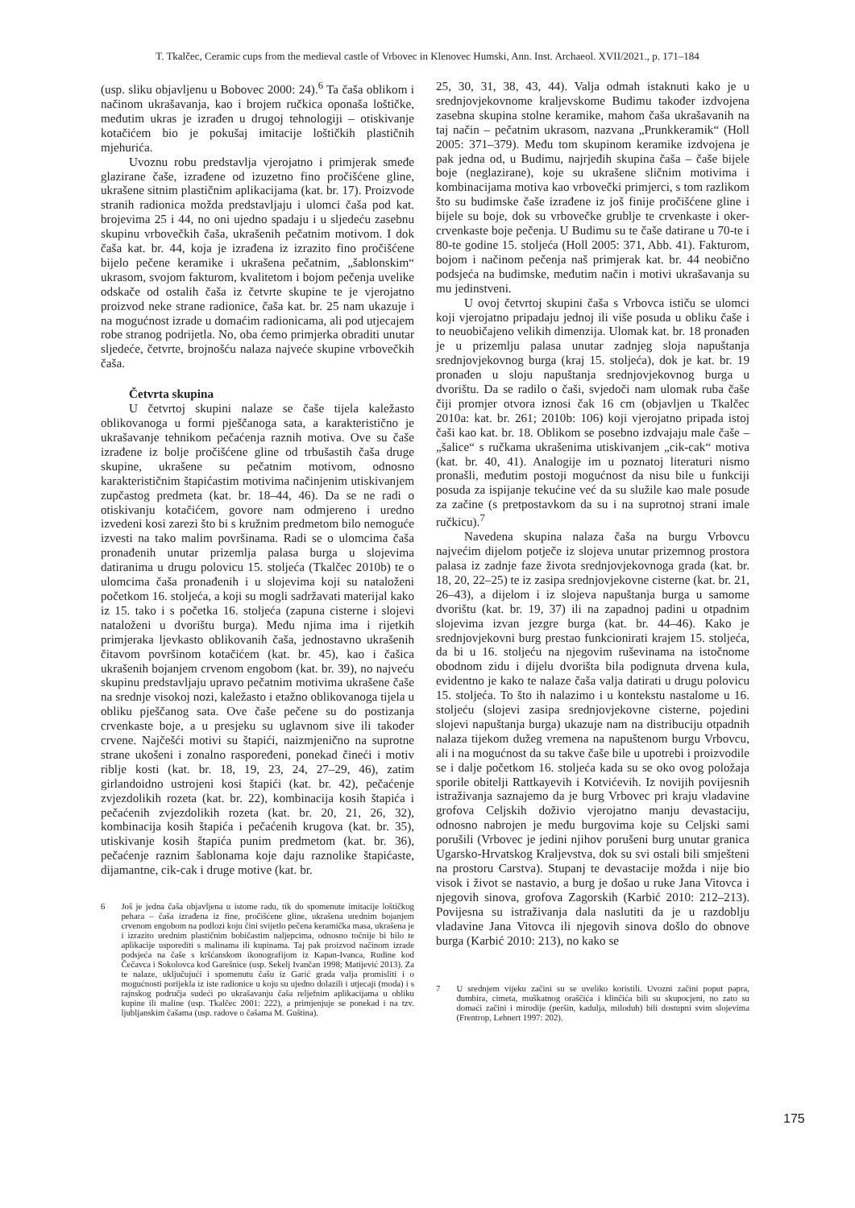T. Tkalčec, Ceramic cups from the medieval castle of Vrbovec in Klenovec Humski, Ann. Inst. Archaeol. XVII/2021., p. 171–184
(usp. sliku objavljenu u Bobovec 2000: 24).<sup>6</sup> Ta čaša oblikom i načinom ukrašavanja, kao i brojem ručkica oponaša loštičke, međutim ukras je izrađen u drugoj tehnologiji – otiskivanje kotačićem bio je pokušaj imitacije loštičkih plastičnih mjehurića.
Uvoznu robu predstavlja vjerojatno i primjerak smeđe glazirane čaše, izrađene od izuzetno fino pročišćene gline, ukrašene sitnim plastičnim aplikacijama (kat. br. 17). Proizvode stranih radionica možda predstavljaju i ulomci čaša pod kat. brojevima 25 i 44, no oni ujedno spadaju i u sljedeću zasebnu skupinu vrbovečkih čaša, ukrašenih pečatnim motivom. I dok čaša kat. br. 44, koja je izrađena iz izrazito fino pročišćene bijelo pečene keramike i ukrašena pečatnim, „šablonskim“ ukrasom, svojom fakturom, kvalitetom i bojom pečenja uvelike odskače od ostalih čaša iz četvrte skupine te je vjerojatno proizvod neke strane radionice, čaša kat. br. 25 nam ukazuje i na mogućnost izrade u domaćim radionicama, ali pod utjecajem robe stranog podrijetla. No, oba ćemo primjerka obraditi unutar sljedeće, četvrte, brojnošću nalaza najveće skupine vrbovečkih čaša.
Četvrta skupina
U četvrtoj skupini nalaze se čaše tijela kaležasto oblikovanoga u formi pješčanoga sata, a karakteristično je ukrašavanje tehnikom pečaćenja raznih motiva. Ove su čaše izrađene iz bolje pročišćene gline od trbušastih čaša druge skupine, ukrašene su pečatnim motivom, odnosno karakterističnim štapićastim motivima načinjenim utiskivanjem zupčastog predmeta (kat. br. 18–44, 46). Da se ne radi o otiskivanju kotačićem, govore nam odmjereno i uredno izvedeni kosi zarezi što bi s kružnim predmetom bilo nemoguće izvesti na tako malim površinama. Radi se o ulomcima čaša pronađenih unutar prizemlja palasa burga u slojevima datiranima u drugu polovicu 15. stoljeća (Tkalčec 2010b) te o ulomcima čaša pronađenih i u slojevima koji su nataloženi početkom 16. stoljeća, a koji su mogli sadržavati materijal kako iz 15. tako i s početka 16. stoljeća (zapuna cisterne i slojevi nataloženi u dvorištu burga). Među njima ima i rijetkih primjeraka ljevkasto oblikovanih čaša, jednostavno ukrašenih čitavom površinom kotačićem (kat. br. 45), kao i čašica ukrašenih bojanjem crvenom engobom (kat. br. 39), no najveću skupinu predstavljaju upravo pečatnim motivima ukrašene čaše na srednje visokoj nozi, kaležasto i etažno oblikovanoga tijela u obliku pješčanog sata. Ove čaše pečene su do postizanja crvenkaste boje, a u presjeku su uglavnom sive ili također crvene. Najčešći motivi su štapići, naizmjenično na suprotne strane ukošeni i zonalno raspoređeni, ponekad čineći i motiv riblje kosti (kat. br. 18, 19, 23, 24, 27–29, 46), zatim girlandoidno ustrojeni kosi štapići (kat. br. 42), pečaćenje zvjezdolikih rozeta (kat. br. 22), kombinacija kosih štapića i pečaćenih zvjezdolikih rozeta (kat. br. 20, 21, 26, 32), kombinacija kosih štapića i pečaćenih krugova (kat. br. 35), utiskivanje kosih štapića punim predmetom (kat. br. 36), pečaćenje raznim šablonama koje daju raznolike štapićaste, dijamantne, cik-cak i druge motive (kat. br.
6 Još je jedna čaša objavljena u istome radu, tik do spomenute imitacije loštičkog pehara – čaša izrađena iz fine, pročišćene gline, ukrašena urednim bojanjem crvenom engobom na podlozi koju čini svijetlo pečena keramička masa, ukrašena je i izrazito urednim plastičnim bobičastim naljepcima, odnosno točnije bi bilo te aplikacije usporediti s malinama ili kupinama. Taj pak proizvod načinom izrade podsjeća na čaše s kršćanskom ikonografijom iz Kapan-Ivanca, Rudine kod Čečavca i Sokolovca kod Garešnice (usp. Sekelj Ivančan 1998; Matijević 2013). Za te nalaze, uključujući i spomenutu čašu iz Garić grada valja promisliti i o mogućnosti porijekla iz iste radionice u koju su ujedno dolazili i utjecaji (moda) i s rajnskog područja sudeći po ukrašavanju čaša reljefnim aplikacijama u obliku kupine ili maline (usp. Tkalčec 2001: 222), a primjenjuje se ponekad i na tzv. ljubljanskim čašama (usp. radove o čašama M. Guština).
25, 30, 31, 38, 43, 44). Valja odmah istaknuti kako je u srednjovjekovnome kraljevskome Budimu također izdvojena zasebna skupina stolne keramike, mahom čaša ukrašavanih na taj način – pečatnim ukrasom, nazvana „Prunkkeramik“ (Holl 2005: 371–379). Među tom skupinom keramike izdvojena je pak jedna od, u Budimu, najrjeđih skupina čaša – čaše bijele boje (neglazirane), koje su ukrašene sličnim motivima i kombinacijama motiva kao vrbovečki primjerci, s tom razlikom što su budimske čaše izrađene iz još finije pročišćene gline i bijele su boje, dok su vrbovečke grublje te crvenkaste i oker-crvenkaste boje pečenja. U Budimu su te čaše datirane u 70-te i 80-te godine 15. stoljeća (Holl 2005: 371, Abb. 41). Fakturom, bojom i načinom pečenja naš primjerak kat. br. 44 neobično podsjeća na budimske, međutim način i motivi ukrašavanja su mu jedinstveni.
U ovoj četvrtoj skupini čaša s Vrbovca ističu se ulomci koji vjerojatno pripadaju jednoj ili više posuda u obliku čaše i to neuobičajeno velikih dimenzija. Ulomak kat. br. 18 pronađen je u prizemlju palasa unutar zadnjeg sloja napuštanja srednjovjekovnog burga (kraj 15. stoljeća), dok je kat. br. 19 pronađen u sloju napuštanja srednjovjekovnog burga u dvorištu. Da se radilo o čaši, svjedoči nam ulomak ruba čaše čiji promjer otvora iznosi čak 16 cm (objavljen u Tkalčec 2010a: kat. br. 261; 2010b: 106) koji vjerojatno pripada istoj čaši kao kat. br. 18. Oblikom se posebno izdvajaju male čaše – „šalice“ s ručkama ukrašenima utiskivanjem „cik-cak“ motiva (kat. br. 40, 41). Analogije im u poznatoj literaturi nismo pronašli, međutim postoji mogućnost da nisu bile u funkciji posuda za ispijanje tekućine već da su služile kao male posude za začine (s pretpostavkom da su i na suprotnoj strani imale ručkicu).<sup>7</sup>
Navedena skupina nalaza čaša na burgu Vrbovcu najvećim dijelom potječe iz slojeva unutar prizemnog prostora palasa iz zadnje faze života srednjovjekovnoga grada (kat. br. 18, 20, 22–25) te iz zasipa srednjovjekovne cisterne (kat. br. 21, 26–43), a dijelom i iz slojeva napuštanja burga u samome dvorištu (kat. br. 19, 37) ili na zapadnoj padini u otpadnim slojevima izvan jezgre burga (kat. br. 44–46). Kako je srednjovjekovni burg prestao funkcionirati krajem 15. stoljeća, da bi u 16. stoljeću na njegovim ruševinama na istočnome obodnom zidu i dijelu dvorišta bila podignuta drvena kula, evidentno je kako te nalaze čaša valja datirati u drugu polovicu 15. stoljeća. To što ih nalazimo i u kontekstu nastalome u 16. stoljeću (slojevi zasipa srednjovjekovne cisterne, pojedini slojevi napuštanja burga) ukazuje nam na distribuciju otpadnih nalaza tijekom dužeg vremena na napuštenom burgu Vrbovcu, ali i na mogućnost da su takve čaše bile u upotrebi i proizvodile se i dalje početkom 16. stoljeća kada su se oko ovog položaja sporile obitelji Rattkayevih i Kotvićevih. Iz novijih povijesnih istraživanja saznajemo da je burg Vrbovec pri kraju vladavine grofova Celjskih doživio vjerojatno manju devastaciju, odnosno nabrojen je među burgovima koje su Celjski sami porušili (Vrbovec je jedini njihov porušeni burg unutar granica Ugarsko-Hrvatskog Kraljevstva, dok su svi ostali bili smješteni na prostoru Carstva). Stupanj te devastacije možda i nije bio visok i život se nastavio, a burg je došao u ruke Jana Vitovca i njegovih sinova, grofova Zagorskih (Karbić 2010: 212–213). Povijesna su istraživanja dala naslutiti da je u razdoblju vladavine Jana Vitovca ili njegovih sinova došlo do obnove burga (Karbić 2010: 213), no kako se
7 U srednjem vijeku začini su se uveliko koristili. Uvozni začini poput papra, đumbira, cimeta, muškatnog oraščića i klinčića bili su skupocjeni, no zato su domaći začini i mirodije (peršin, kadulja, miloduh) bili dostupni svim slojevima (Frentrop, Lehnert 1997: 202).
175